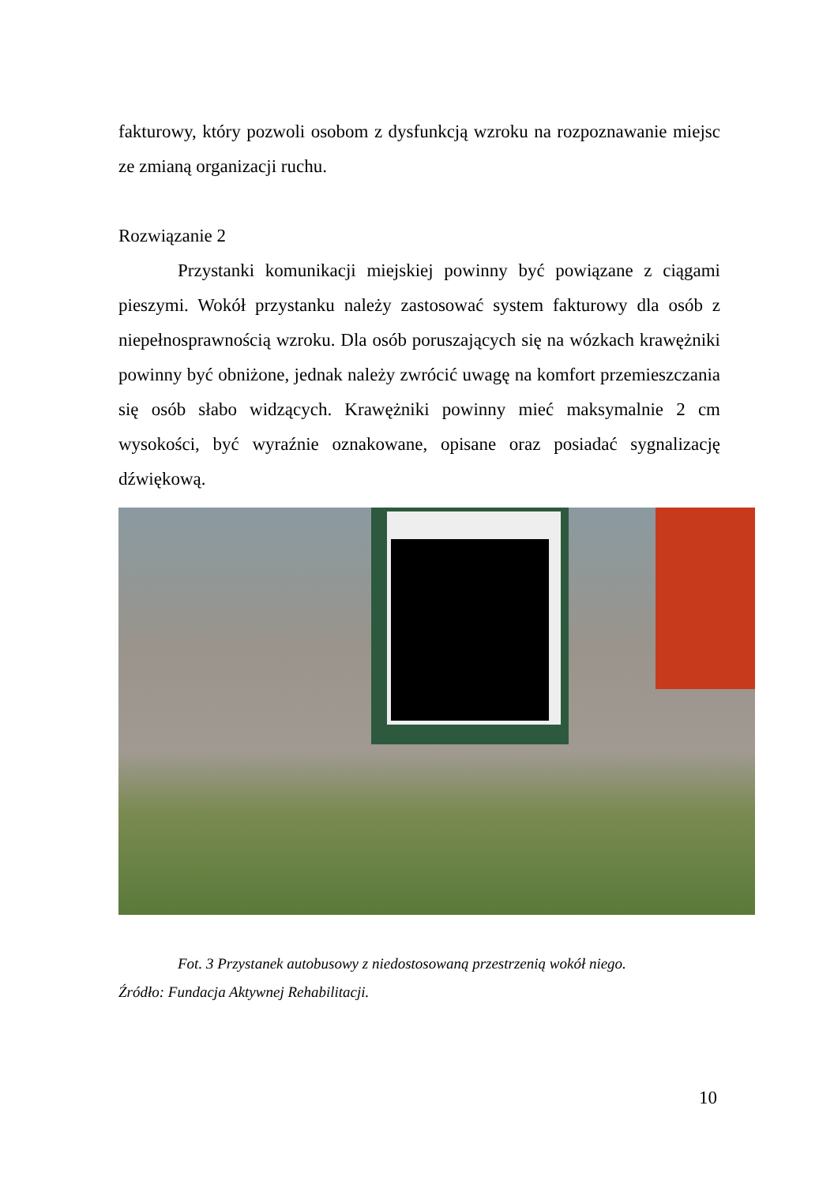fakturowy, który pozwoli osobom z dysfunkcją wzroku na rozpoznawanie miejsc ze zmianą organizacji ruchu.
Rozwiązanie 2
Przystanki komunikacji miejskiej powinny być powiązane z ciągami pieszymi. Wokół przystanku należy zastosować system fakturowy dla osób z niepełnosprawnością wzroku. Dla osób poruszających się na wózkach krawężniki powinny być obniżone, jednak należy zwrócić uwagę na komfort przemieszczania się osób słabo widzących. Krawężniki powinny mieć maksymalnie 2 cm wysokości, być wyraźnie oznakowane, opisane oraz posiadać sygnalizację dźwiękową.
Fot. 3 Przystanek autobusowy z niedostosowaną przestrzenią wokół niego.
Źródło: Fundacja Aktywnej Rehabilitacji.
10